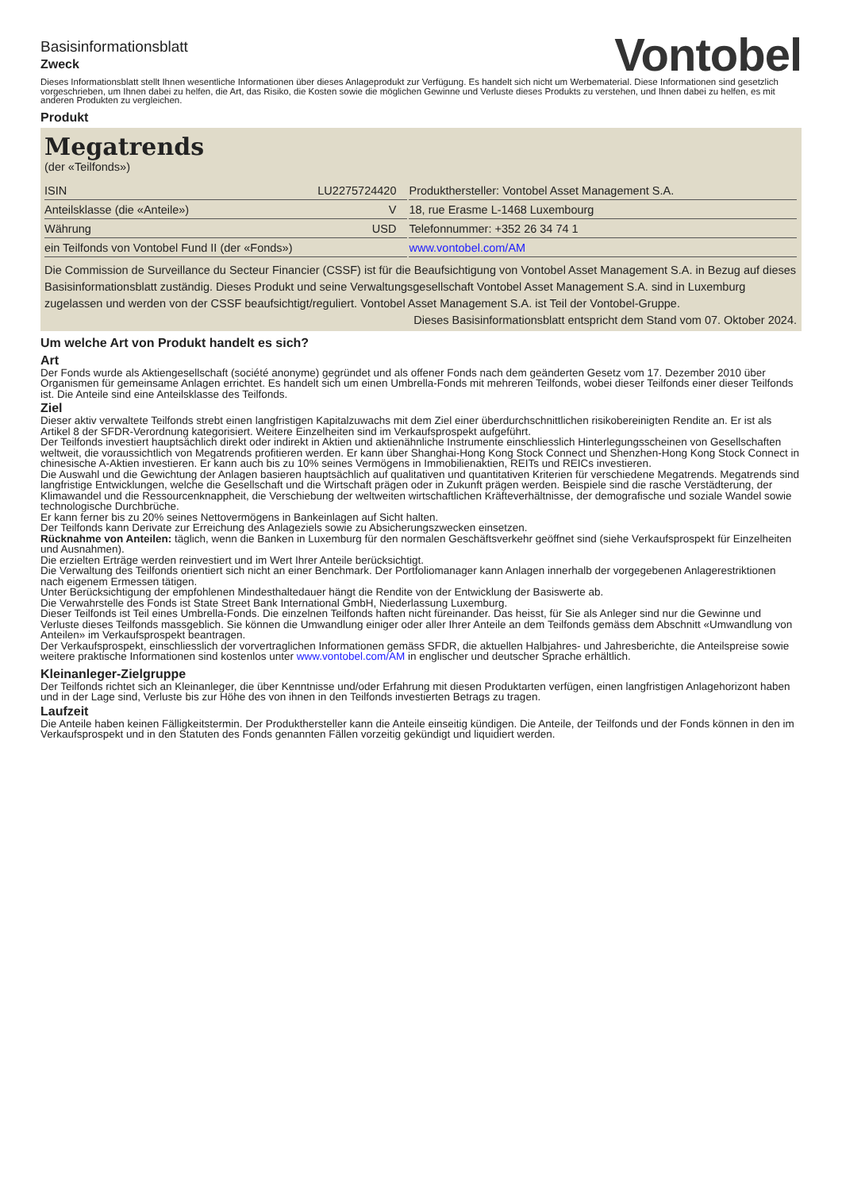Basisinformationsblatt
Zweck
Vontobel
Dieses Informationsblatt stellt Ihnen wesentliche Informationen über dieses Anlageprodukt zur Verfügung. Es handelt sich nicht um Werbematerial. Diese Informationen sind gesetzlich vorgeschrieben, um Ihnen dabei zu helfen, die Art, das Risiko, die Kosten sowie die möglichen Gewinne und Verluste dieses Produkts zu verstehen, und Ihnen dabei zu helfen, es mit anderen Produkten zu vergleichen.
Produkt
Megatrends
(der «Teilfonds»)
| ISIN | LU2275724420 | | Produkthersteller: Vontobel Asset Management S.A. |
| Anteilsklasse (die «Anteile») | V | | 18, rue Erasme L-1468 Luxembourg |
| Währung | USD | | Telefonnummer: +352 26 34 74 1 |
| ein Teilfonds von Vontobel Fund II (der «Fonds») | | | www.vontobel.com/AM |
Die Commission de Surveillance du Secteur Financier (CSSF) ist für die Beaufsichtigung von Vontobel Asset Management S.A. in Bezug auf dieses Basisinformationsblatt zuständig. Dieses Produkt und seine Verwaltungsgesellschaft Vontobel Asset Management S.A. sind in Luxemburg zugelassen und werden von der CSSF beaufsichtigt/reguliert. Vontobel Asset Management S.A. ist Teil der Vontobel-Gruppe.
Dieses Basisinformationsblatt entspricht dem Stand vom 07. Oktober 2024.
Um welche Art von Produkt handelt es sich?
Art
Der Fonds wurde als Aktiengesellschaft (société anonyme) gegründet und als offener Fonds nach dem geänderten Gesetz vom 17. Dezember 2010 über Organismen für gemeinsame Anlagen errichtet. Es handelt sich um einen Umbrella-Fonds mit mehreren Teilfonds, wobei dieser Teilfonds einer dieser Teilfonds ist. Die Anteile sind eine Anteilsklasse des Teilfonds.
Ziel
Dieser aktiv verwaltete Teilfonds strebt einen langfristigen Kapitalzuwachs mit dem Ziel einer überdurchschnittlichen risikobereinigten Rendite an. Er ist als Artikel 8 der SFDR-Verordnung kategorisiert. Weitere Einzelheiten sind im Verkaufsprospekt aufgeführt.
Der Teilfonds investiert hauptsächlich direkt oder indirekt in Aktien und aktienähnliche Instrumente einschliesslich Hinterlegungsscheinen von Gesellschaften weltweit, die voraussichtlich von Megatrends profitieren werden. Er kann über Shanghai-Hong Kong Stock Connect und Shenzhen-Hong Kong Stock Connect in chinesische A-Aktien investieren. Er kann auch bis zu 10% seines Vermögens in Immobilienaktien, REITs und REICs investieren.
Die Auswahl und die Gewichtung der Anlagen basieren hauptsächlich auf qualitativen und quantitativen Kriterien für verschiedene Megatrends. Megatrends sind langfristige Entwicklungen, welche die Gesellschaft und die Wirtschaft prägen oder in Zukunft prägen werden. Beispiele sind die rasche Verstädterung, der Klimawandel und die Ressourcenknappheit, die Verschiebung der weltweiten wirtschaftlichen Kräfteverhältnisse, der demografische und soziale Wandel sowie technologische Durchbrüche.
Er kann ferner bis zu 20% seines Nettovermögens in Bankeinlagen auf Sicht halten.
Der Teilfonds kann Derivate zur Erreichung des Anlageziels sowie zu Absicherungszwecken einsetzen.
Rücknahme von Anteilen: täglich, wenn die Banken in Luxemburg für den normalen Geschäftsverkehr geöffnet sind (siehe Verkaufsprospekt für Einzelheiten und Ausnahmen).
Die erzielten Erträge werden reinvestiert und im Wert Ihrer Anteile berücksichtigt.
Die Verwaltung des Teilfonds orientiert sich nicht an einer Benchmark. Der Portfoliomanager kann Anlagen innerhalb der vorgegebenen Anlagerestriktionen nach eigenem Ermessen tätigen.
Unter Berücksichtigung der empfohlenen Mindesthaltedauer hängt die Rendite von der Entwicklung der Basiswerte ab.
Die Verwahrstelle des Fonds ist State Street Bank International GmbH, Niederlassung Luxemburg.
Dieser Teilfonds ist Teil eines Umbrella-Fonds. Die einzelnen Teilfonds haften nicht füreinander. Das heisst, für Sie als Anleger sind nur die Gewinne und Verluste dieses Teilfonds massgeblich. Sie können die Umwandlung einiger oder aller Ihrer Anteile an dem Teilfonds gemäss dem Abschnitt «Umwandlung von Anteilen» im Verkaufsprospekt beantragen.
Der Verkaufsprospekt, einschliesslich der vorvertraglichen Informationen gemäss SFDR, die aktuellen Halbjahres- und Jahresberichte, die Anteilspreise sowie weitere praktische Informationen sind kostenlos unter www.vontobel.com/AM in englischer und deutscher Sprache erhältlich.
Kleinanleger-Zielgruppe
Der Teilfonds richtet sich an Kleinanleger, die über Kenntnisse und/oder Erfahrung mit diesen Produktarten verfügen, einen langfristigen Anlagehorizont haben und in der Lage sind, Verluste bis zur Höhe des von ihnen in den Teilfonds investierten Betrags zu tragen.
Laufzeit
Die Anteile haben keinen Fälligkeitstermin. Der Produkthersteller kann die Anteile einseitig kündigen. Die Anteile, der Teilfonds und der Fonds können in den im Verkaufsprospekt und in den Statuten des Fonds genannten Fällen vorzeitig gekündigt und liquidiert werden.